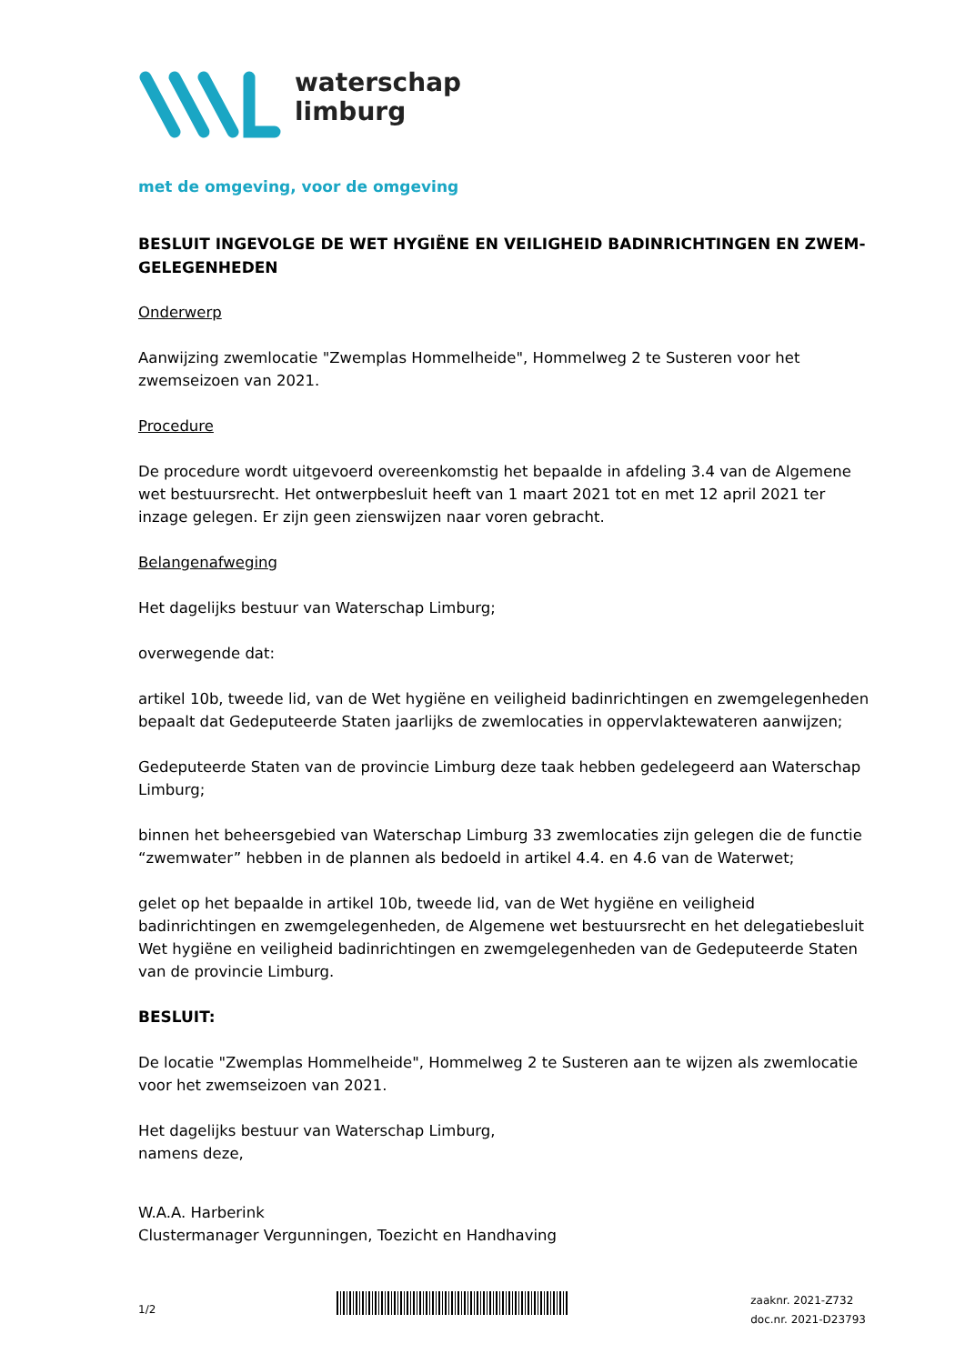waterschap
limburg
met de omgeving, voor de omgeving
BESLUIT INGEVOLGE DE WET HYGIËNE EN VEILIGHEID BADINRICHTINGEN EN ZWEM-GELEGENHEDEN
Onderwerp
Aanwijzing zwemlocatie "Zwemplas Hommelheide", Hommelweg 2 te Susteren voor het zwemseizoen van 2021.
Procedure
De procedure wordt uitgevoerd overeenkomstig het bepaalde in afdeling 3.4 van de Algemene wet bestuursrecht. Het ontwerpbesluit heeft van 1 maart 2021 tot en met 12 april 2021 ter inzage gelegen. Er zijn geen zienswijzen naar voren gebracht.
Belangenafweging
Het dagelijks bestuur van Waterschap Limburg;
overwegende dat:
artikel 10b, tweede lid, van de Wet hygiëne en veiligheid badinrichtingen en zwemgelegenheden bepaalt dat Gedeputeerde Staten jaarlijks de zwemlocaties in oppervlaktewateren aanwijzen;
Gedeputeerde Staten van de provincie Limburg deze taak hebben gedelegeerd aan Waterschap Limburg;
binnen het beheersgebied van Waterschap Limburg 33 zwemlocaties zijn gelegen die de functie “zwemwater” hebben in de plannen als bedoeld in artikel 4.4. en 4.6 van de Waterwet;
gelet op het bepaalde in artikel 10b, tweede lid, van de Wet hygiëne en veiligheid badinrichtingen en zwemgelegenheden, de Algemene wet bestuursrecht en het delegatiebesluit Wet hygiëne en veiligheid badinrichtingen en zwemgelegenheden van de Gedeputeerde Staten van de provincie Limburg.
BESLUIT:
De locatie "Zwemplas Hommelheide", Hommelweg 2 te Susteren aan te wijzen als zwemlocatie voor het zwemseizoen van 2021.
Het dagelijks bestuur van Waterschap Limburg,
namens deze,
W.A.A. Harberink
Clustermanager Vergunningen, Toezicht en Handhaving
1/2
zaaknr. 2021-Z732
doc.nr. 2021-D23793